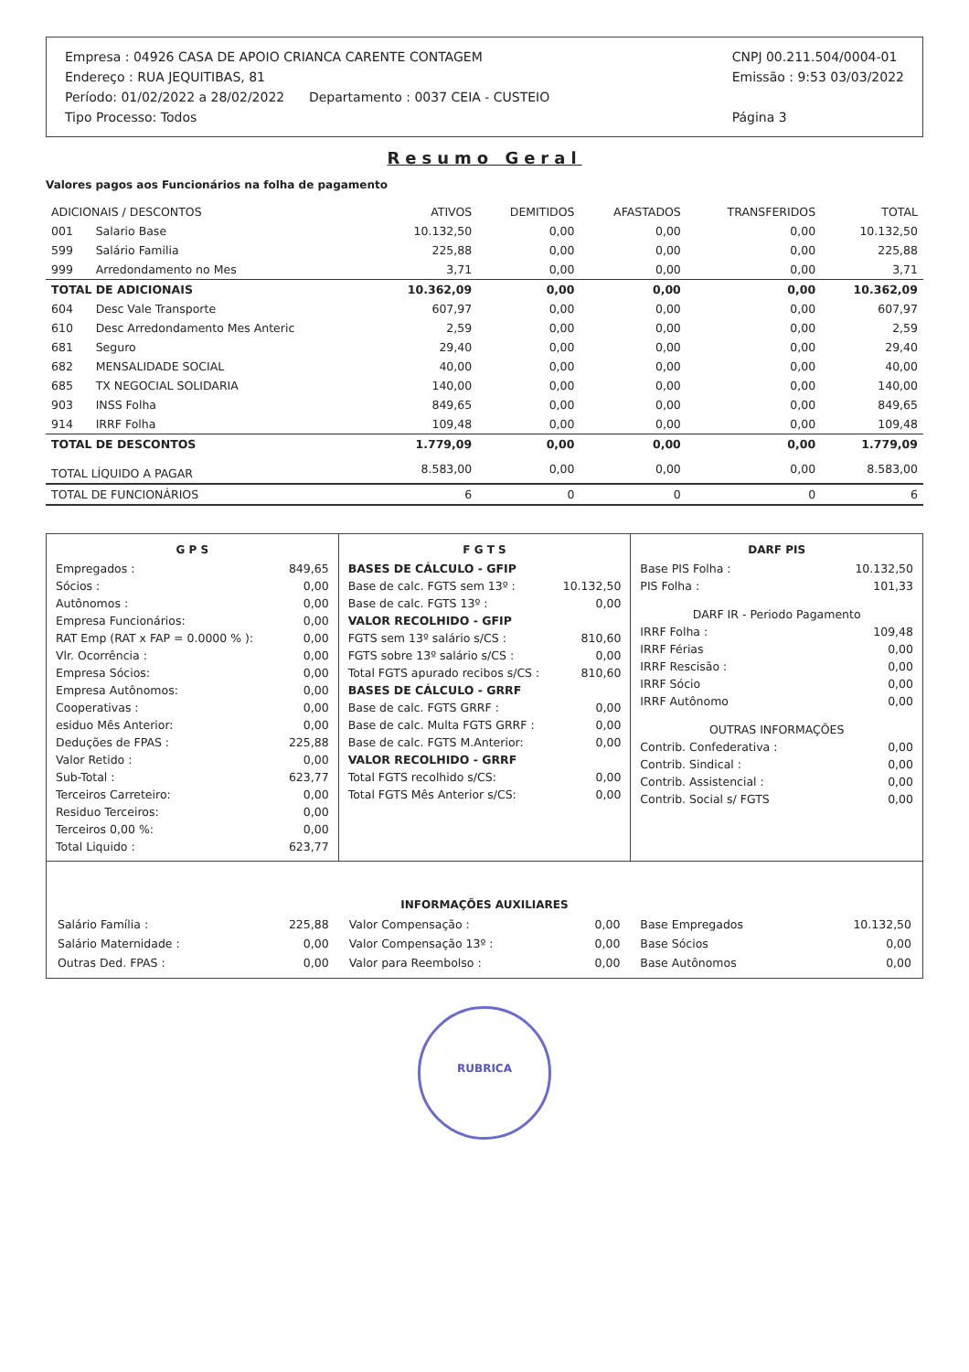Empresa : 04926 CASA DE APOIO CRIANCA CARENTE CONTAGEM
Endereço : RUA JEQUITIBAS, 81
Período: 01/02/2022 a 28/02/2022 Departamento : 0037 CEIA - CUSTEIO
Tipo Processo: Todos
CNPJ 00.211.504/0004-01
Emissão : 9:53 03/03/2022
Página 3
Resumo Geral
Valores pagos aos Funcionários na folha de pagamento
| ADICIONAIS / DESCONTOS | | ATIVOS | DEMITIDOS | AFASTADOS | TRANSFERIDOS | TOTAL |
| --- | --- | --- | --- | --- | --- | --- |
| 001 | Salario Base | 10.132,50 | 0,00 | 0,00 | 0,00 | 10.132,50 |
| 599 | Salário Familia | 225,88 | 0,00 | 0,00 | 0,00 | 225,88 |
| 999 | Arredondamento no Mes | 3,71 | 0,00 | 0,00 | 0,00 | 3,71 |
| TOTAL DE ADICIONAIS | | 10.362,09 | 0,00 | 0,00 | 0,00 | 10.362,09 |
| 604 | Desc Vale Transporte | 607,97 | 0,00 | 0,00 | 0,00 | 607,97 |
| 610 | Desc Arredondamento Mes Anteric | 2,59 | 0,00 | 0,00 | 0,00 | 2,59 |
| 681 | Seguro | 29,40 | 0,00 | 0,00 | 0,00 | 29,40 |
| 682 | MENSALIDADE SOCIAL | 40,00 | 0,00 | 0,00 | 0,00 | 40,00 |
| 685 | TX NEGOCIAL SOLIDARIA | 140,00 | 0,00 | 0,00 | 0,00 | 140,00 |
| 903 | INSS Folha | 849,65 | 0,00 | 0,00 | 0,00 | 849,65 |
| 914 | IRRF Folha | 109,48 | 0,00 | 0,00 | 0,00 | 109,48 |
| TOTAL DE DESCONTOS | | 1.779,09 | 0,00 | 0,00 | 0,00 | 1.779,09 |
| TOTAL LÍQUIDO A PAGAR | | 8.583,00 | 0,00 | 0,00 | 0,00 | 8.583,00 |
| TOTAL DE FUNCIONÁRIOS | | 6 | 0 | 0 | 0 | 6 |
G P S
| Empregados : | 849,65 |
| Sócios : | 0,00 |
| Autônomos : | 0,00 |
| Empresa Funcionários: | 0,00 |
| RAT Emp (RAT x FAP = 0.0000 % ): | 0,00 |
| Vlr. Ocorrência : | 0,00 |
| Empresa Sócios: | 0,00 |
| Empresa Autônomos: | 0,00 |
| Cooperativas : | 0,00 |
| esiduo Mês Anterior: | 0,00 |
| Deduções de FPAS : | 225,88 |
| Valor Retido : | 0,00 |
| Sub-Total : | 623,77 |
| Terceiros Carreteiro: | 0,00 |
| Residuo Terceiros: | 0,00 |
| Terceiros 0,00 %: | 0,00 |
| Total Liquido : | 623,77 |
F G T S
| BASES DE CÁLCULO - GFIP | |
| Base de calc. FGTS sem 13º : | 10.132,50 |
| Base de calc. FGTS 13º : | 0,00 |
| VALOR RECOLHIDO - GFIP | |
| FGTS sem 13º salário s/CS : | 810,60 |
| FGTS sobre 13º salário s/CS : | 0,00 |
| Total FGTS apurado recibos s/CS : | 810,60 |
| BASES DE CÁLCULO - GRRF | |
| Base de calc. FGTS GRRF : | 0,00 |
| Base de calc. Multa FGTS GRRF : | 0,00 |
| Base de calc. FGTS M.Anterior: | 0,00 |
| VALOR RECOLHIDO - GRRF | |
| Total FGTS recolhido s/CS: | 0,00 |
| Total FGTS Mês Anterior s/CS: | 0,00 |
DARF PIS
| Base PIS Folha : | 10.132,50 |
| PIS Folha : | 101,33 |
| DARF IR - Periodo Pagamento | |
| IRRF Folha : | 109,48 |
| IRRF Férias | 0,00 |
| IRRF Rescisão : | 0,00 |
| IRRF Sócio | 0,00 |
| IRRF Autônomo | 0,00 |
| OUTRAS INFORMAÇÕES | |
| Contrib. Confederativa : | 0,00 |
| Contrib. Sindical : | 0,00 |
| Contrib. Assistencial : | 0,00 |
| Contrib. Social s/ FGTS | 0,00 |
INFORMAÇÕES AUXILIARES
| Salário Família : | 225,88 |
| Salário Maternidade : | 0,00 |
| Outras Ded. FPAS : | 0,00 |
| Valor Compensação : | 0,00 |
| Valor Compensação 13º : | 0,00 |
| Valor para Reembolso : | 0,00 |
| Base Empregados | 10.132,50 |
| Base Sócios | 0,00 |
| Base Autônomos | 0,00 |
RUBRICA